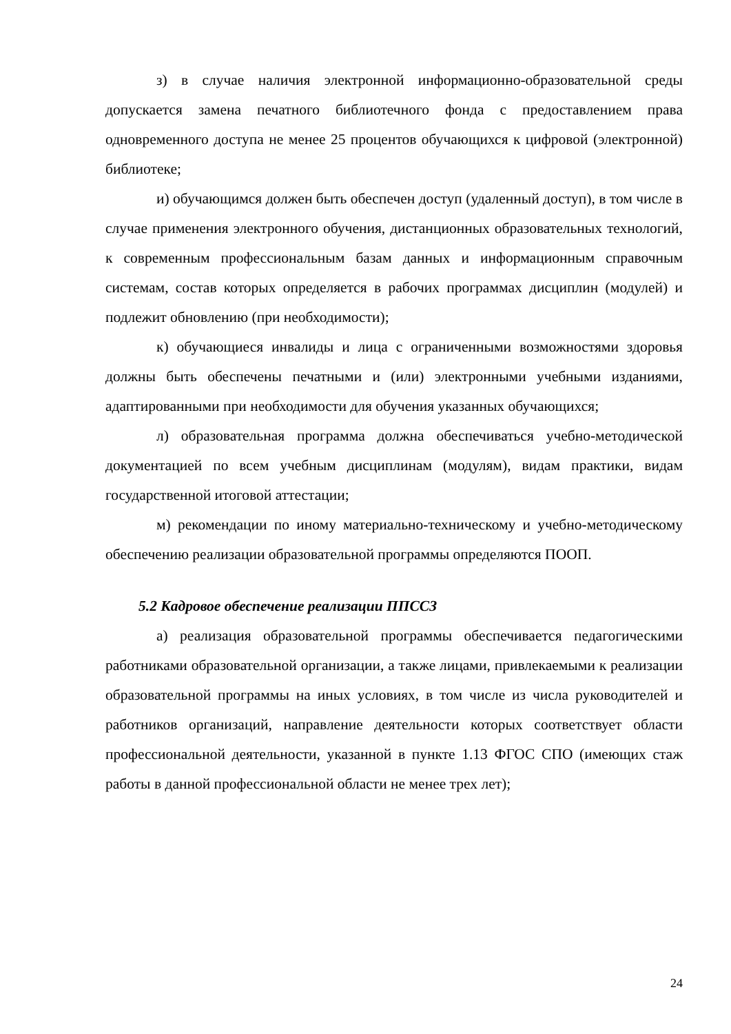з) в случае наличия электронной информационно-образовательной среды допускается замена печатного библиотечного фонда с предоставлением права одновременного доступа не менее 25 процентов обучающихся к цифровой (электронной) библиотеке;
и) обучающимся должен быть обеспечен доступ (удаленный доступ), в том числе в случае применения электронного обучения, дистанционных образовательных технологий, к современным профессиональным базам данных и информационным справочным системам, состав которых определяется в рабочих программах дисциплин (модулей) и подлежит обновлению (при необходимости);
к) обучающиеся инвалиды и лица с ограниченными возможностями здоровья должны быть обеспечены печатными и (или) электронными учебными изданиями, адаптированными при необходимости для обучения указанных обучающихся;
л) образовательная программа должна обеспечиваться учебно-методической документацией по всем учебным дисциплинам (модулям), видам практики, видам государственной итоговой аттестации;
м) рекомендации по иному материально-техническому и учебно-методическому обеспечению реализации образовательной программы определяются ПООП.
5.2 Кадровое обеспечение реализации ППССЗ
а) реализация образовательной программы обеспечивается педагогическими работниками образовательной организации, а также лицами, привлекаемыми к реализации образовательной программы на иных условиях, в том числе из числа руководителей и работников организаций, направление деятельности которых соответствует области профессиональной деятельности, указанной в пункте 1.13 ФГОС СПО (имеющих стаж работы в данной профессиональной области не менее трех лет);
24